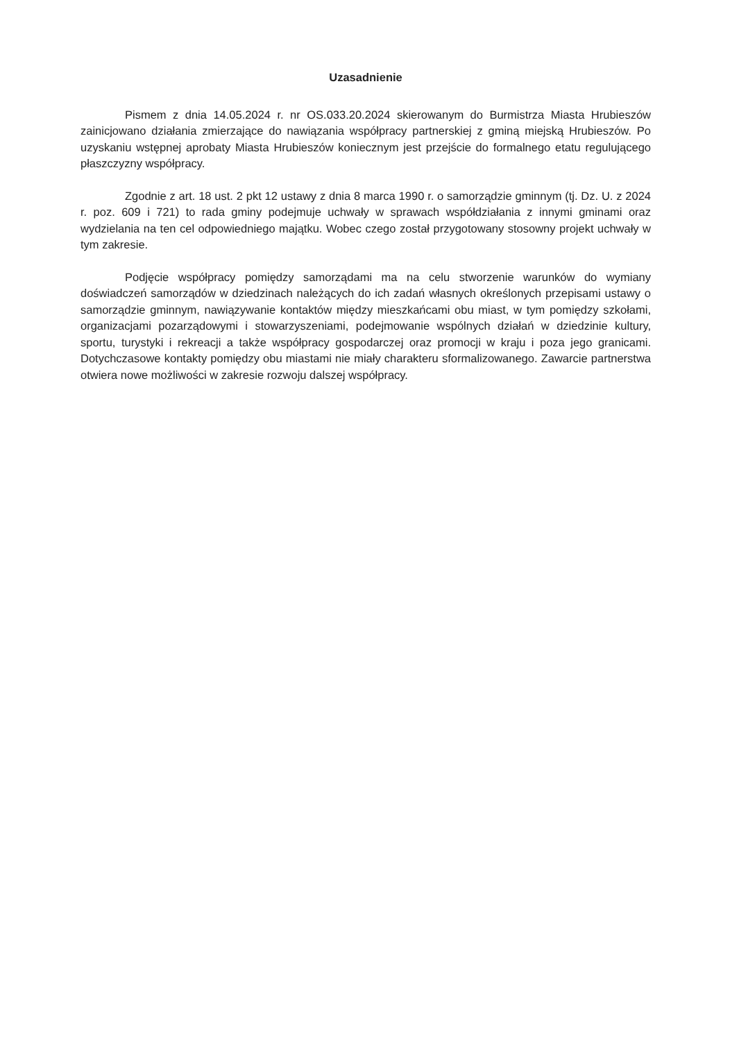Uzasadnienie
Pismem z dnia 14.05.2024 r. nr OS.033.20.2024 skierowanym do Burmistrza Miasta Hrubieszów zainicjowano działania zmierzające do nawiązania współpracy partnerskiej z gminą miejską Hrubieszów. Po uzyskaniu wstępnej aprobaty Miasta Hrubieszów koniecznym jest przejście do formalnego etatu regulującego płaszczyzny współpracy.
Zgodnie z art. 18 ust. 2 pkt 12 ustawy z dnia 8 marca 1990 r. o samorządzie gminnym (tj. Dz. U. z 2024 r. poz. 609 i 721) to rada gminy podejmuje uchwały w sprawach współdziałania z innymi gminami oraz wydzielania na ten cel odpowiedniego majątku. Wobec czego został przygotowany stosowny projekt uchwały w tym zakresie.
Podjęcie współpracy pomiędzy samorządami ma na celu stworzenie warunków do wymiany doświadczeń samorządów w dziedzinach należących do ich zadań własnych określonych przepisami ustawy o samorządzie gminnym, nawiązywanie kontaktów między mieszkańcami obu miast, w tym pomiędzy szkołami, organizacjami pozarządowymi i stowarzyszeniami, podejmowanie wspólnych działań w dziedzinie kultury, sportu, turystyki i rekreacji a także współpracy gospodarczej oraz promocji w kraju i poza jego granicami. Dotychczasowe kontakty pomiędzy obu miastami nie miały charakteru sformalizowanego. Zawarcie partnerstwa otwiera nowe możliwości w zakresie rozwoju dalszej współpracy.